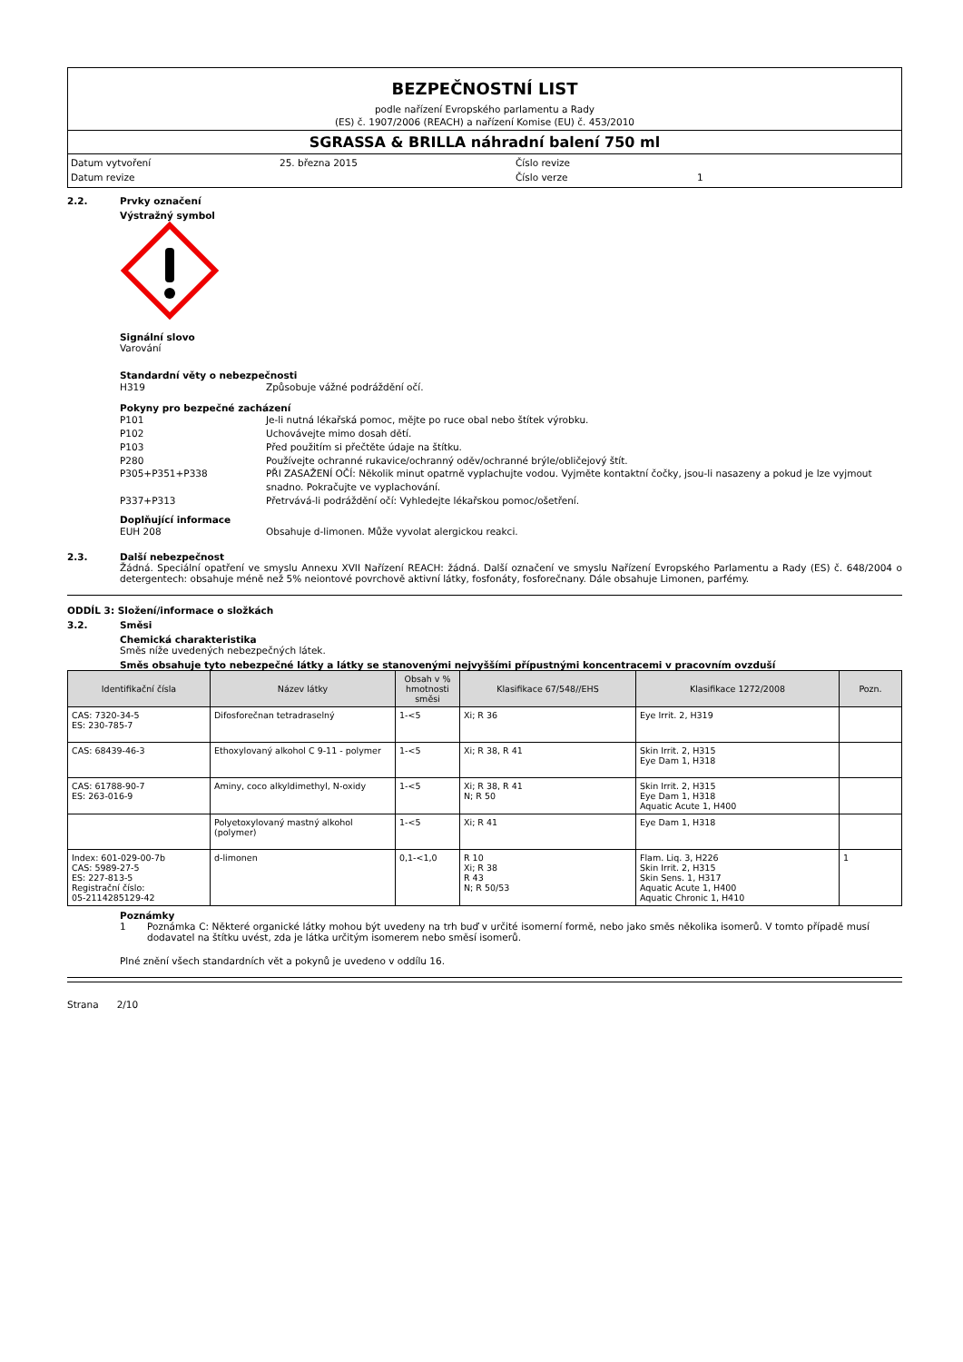BEZPEČNOSTNÍ LIST
podle nařízení Evropského parlamentu a Rady
(ES) č. 1907/2006 (REACH) a nařízení Komise (EU) č. 453/2010
SGRASSA & BRILLA náhradní balení 750 ml
Datum vytvoření 25. března 2015 Číslo revize Datum revize Číslo verze 1
2.2. Prvky označení
Výstražný symbol
Signální slovo
Varování
Standardní věty o nebezpečnosti
H319 Způsobuje vážné podráždění očí.
Pokyny pro bezpečné zacházení
P101 Je-li nutná lékařská pomoc, mějte po ruce obal nebo štítek výrobku.
P102 Uchovávejte mimo dosah dětí.
P103 Před použitím si přečtěte údaje na štítku.
P280 Používejte ochranné rukavice/ochranný oděv/ochranné brýle/obličejový štít.
P305+P351+P338 PŘI ZASAŽENÍ OČÍ: Několik minut opatrně vyplachujte vodou. Vyjměte kontaktní čočky, jsou-li nasazeny a pokud je lze vyjmout snadno. Pokračujte ve vyplachování.
P337+P313 Přetrvává-li podráždění očí: Vyhledejte lékařskou pomoc/ošetření.
Doplňující informace
EUH 208 Obsahuje d-limonen. Může vyvolat alergickou reakci.
2.3. Další nebezpečnost
Žádná. Speciální opatření ve smyslu Annexu XVII Nařízení REACH: žádná. Další označení ve smyslu Nařízení Evropského Parlamentu a Rady (ES) č. 648/2004 o detergentech: obsahuje méně než 5% neiontové povrchově aktivní látky, fosfonáty, fosforečnany. Dále obsahuje Limonen, parfémy.
ODDÍL 3: Složení/informace o složkách
3.2. Směsi
Chemická charakteristika
Směs níže uvedených nebezpečných látek.
Směs obsahuje tyto nebezpečné látky a látky se stanovenými nejvyššími přípustnými koncentracemi v pracovním ovzduší
| Identifikační čísla | Název látky | Obsah v % hmotnosti směsi | Klasifikace 67/548//EHS | Klasifikace 1272/2008 | Pozn. |
| --- | --- | --- | --- | --- | --- |
| CAS: 7320-34-5 ES: 230-785-7 | Difosforečnan tetradraselný | 1-<5 | Xi; R 36 | Eye Irrit. 2, H319 | |
| CAS: 68439-46-3 | Ethoxylovaný alkohol C 9-11 - polymer | 1-<5 | Xi; R 38, R 41 | Skin Irrit. 2, H315 Eye Dam 1, H318 | |
| CAS: 61788-90-7 ES: 263-016-9 | Aminy, coco alkyldimethyl, N-oxidy | 1-<5 | Xi; R 38, R 41 N; R 50 | Skin Irrit. 2, H315 Eye Dam 1, H318 Aquatic Acute 1, H400 | |
| | Polyetoxylovaný mastný alkohol (polymer) | 1-<5 | Xi; R 41 | Eye Dam 1, H318 | |
| Index: 601-029-00-7b CAS: 5989-27-5 ES: 227-813-5 Registrační číslo: 05-2114285129-42 | d-limonen | 0,1-<1,0 | R 10 Xi; R 38 R 43 N; R 50/53 | Flam. Liq. 3, H226 Skin Irrit. 2, H315 Skin Sens. 1, H317 Aquatic Acute 1, H400 Aquatic Chronic 1, H410 | 1 |
Poznámky
1 Poznámka C: Některé organické látky mohou být uvedeny na trh buď v určité isomerní formě, nebo jako směs několika isomerů. V tomto případě musí dodavatel na štítku uvést, zda je látka určitým isomerem nebo směsí isomerů.
Plné znění všech standardních vět a pokynů je uvedeno v oddílu 16.
Strana 2/10